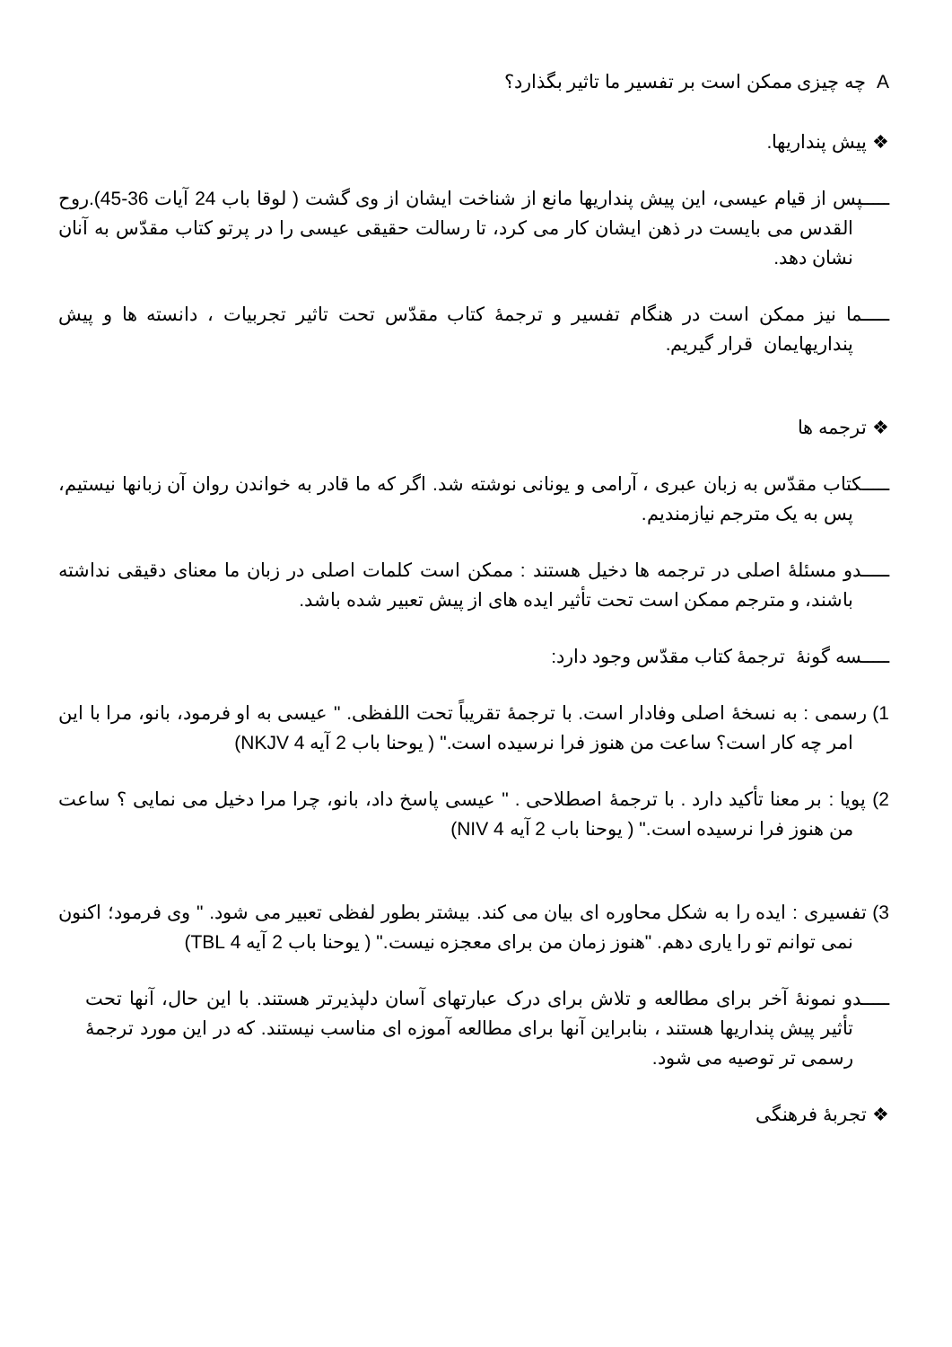A چه چیزی ممکن است بر تفسیر ما تاثیر بگذارد؟
❖ پیش پنداریها.
ـــــپس از قیام عیسی، این پیش پنداریها مانع از شناخت ایشان از وی گشت ( لوقا باب 24 آیات 36-45).روح القدس می بایست در ذهن ایشان کار می کرد، تا رسالت حقیقی عیسی را در پرتو کتاب مقدّس به آنان نشان دهد.
ـــــما نیز ممکن است در هنگام تفسیر و ترجمهٔ کتاب مقدّس تحت تاثیر تجربیات ، دانسته ها و پیش پنداریهایمان قرار گیریم.
❖ ترجمه ها
ـــــکتاب مقدّس به زبان عبری ، آرامی و یونانی نوشته شد. اگر که ما قادر به خواندن روان آن زبانها نیستیم، پس به یک مترجم نیازمندیم.
ـــــدو مسئلهٔ اصلی در ترجمه ها دخیل هستند : ممکن است کلمات اصلی در زبان ما معنای دقیقی نداشته باشند، و مترجم ممکن است تحت تأثیر ایده های از پیش تعبیر شده باشد.
ـــــسه گونهٔ ترجمهٔ کتاب مقدّس وجود دارد:
1) رسمی : به نسخهٔ اصلی وفادار است. با ترجمهٔ تقریباً تحت اللفظی. " عیسی به او فرمود، بانو، مرا با این امر چه کار است؟ ساعت من هنوز فرا نرسیده است." ( یوحنا باب 2 آیه 4 NKJV)
2) پویا : بر معنا تأکید دارد . با ترجمهٔ اصطلاحی . " عیسی پاسخ داد، بانو، چرا مرا دخیل می نمایی ؟ ساعت من هنوز فرا نرسیده است." ( یوحنا باب 2 آیه 4 NIV)
3) تفسیری : ایده را به شکل محاوره ای بیان می کند. بیشتر بطور لفظی تعبیر می شود. " وی فرمود؛ اکنون نمی توانم تو را یاری دهم. "هنوز زمان من برای معجزه نیست." ( یوحنا باب 2 آیه 4 TBL)
ـــــدو نمونهٔ آخر برای مطالعه و تلاش برای درک عبارتهای آسان دلپذیرتر هستند. با این حال، آنها تحت تأثیر پیش پنداریها هستند ، بنابراین آنها برای مطالعه آموزه ای مناسب نیستند. که در این مورد ترجمهٔ رسمی تر توصیه می شود.
❖ تجربهٔ فرهنگی